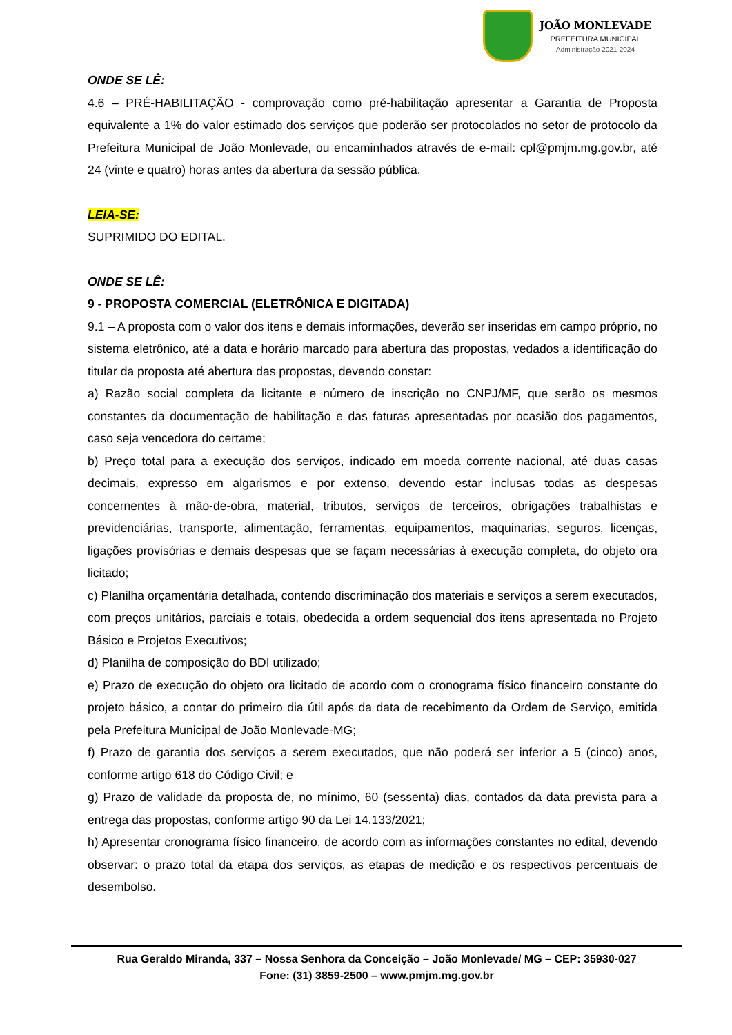JOÃO MONLEVADE
PREFEITURA MUNICIPAL
Administração 2021-2024
ONDE SE LÊ:
4.6 – PRÉ-HABILITAÇÃO - comprovação como pré-habilitação apresentar a Garantia de Proposta equivalente a 1% do valor estimado dos serviços que poderão ser protocolados no setor de protocolo da Prefeitura Municipal de João Monlevade, ou encaminhados através de e-mail: cpl@pmjm.mg.gov.br, até 24 (vinte e quatro) horas antes da abertura da sessão pública.
LEIA-SE:
SUPRIMIDO DO EDITAL.
ONDE SE LÊ:
9 - PROPOSTA COMERCIAL (ELETRÔNICA E DIGITADA)
9.1 – A proposta com o valor dos itens e demais informações, deverão ser inseridas em campo próprio, no sistema eletrônico, até a data e horário marcado para abertura das propostas, vedados a identificação do titular da proposta até abertura das propostas, devendo constar:
a) Razão social completa da licitante e número de inscrição no CNPJ/MF, que serão os mesmos constantes da documentação de habilitação e das faturas apresentadas por ocasião dos pagamentos, caso seja vencedora do certame;
b) Preço total para a execução dos serviços, indicado em moeda corrente nacional, até duas casas decimais, expresso em algarismos e por extenso, devendo estar inclusas todas as despesas concernentes à mão-de-obra, material, tributos, serviços de terceiros, obrigações trabalhistas e previdenciárias, transporte, alimentação, ferramentas, equipamentos, maquinarias, seguros, licenças, ligações provisórias e demais despesas que se façam necessárias à execução completa, do objeto ora licitado;
c) Planilha orçamentária detalhada, contendo discriminação dos materiais e serviços a serem executados, com preços unitários, parciais e totais, obedecida a ordem sequencial dos itens apresentada no Projeto Básico e Projetos Executivos;
d) Planilha de composição do BDI utilizado;
e) Prazo de execução do objeto ora licitado de acordo com o cronograma físico financeiro constante do projeto básico, a contar do primeiro dia útil após da data de recebimento da Ordem de Serviço, emitida pela Prefeitura Municipal de João Monlevade-MG;
f) Prazo de garantia dos serviços a serem executados, que não poderá ser inferior a 5 (cinco) anos, conforme artigo 618 do Código Civil; e
g) Prazo de validade da proposta de, no mínimo, 60 (sessenta) dias, contados da data prevista para a entrega das propostas, conforme artigo 90 da Lei 14.133/2021;
h) Apresentar cronograma físico financeiro, de acordo com as informações constantes no edital, devendo observar: o prazo total da etapa dos serviços, as etapas de medição e os respectivos percentuais de desembolso.
Rua Geraldo Miranda, 337 – Nossa Senhora da Conceição – João Monlevade/ MG – CEP: 35930-027
Fone: (31) 3859-2500 – www.pmjm.mg.gov.br